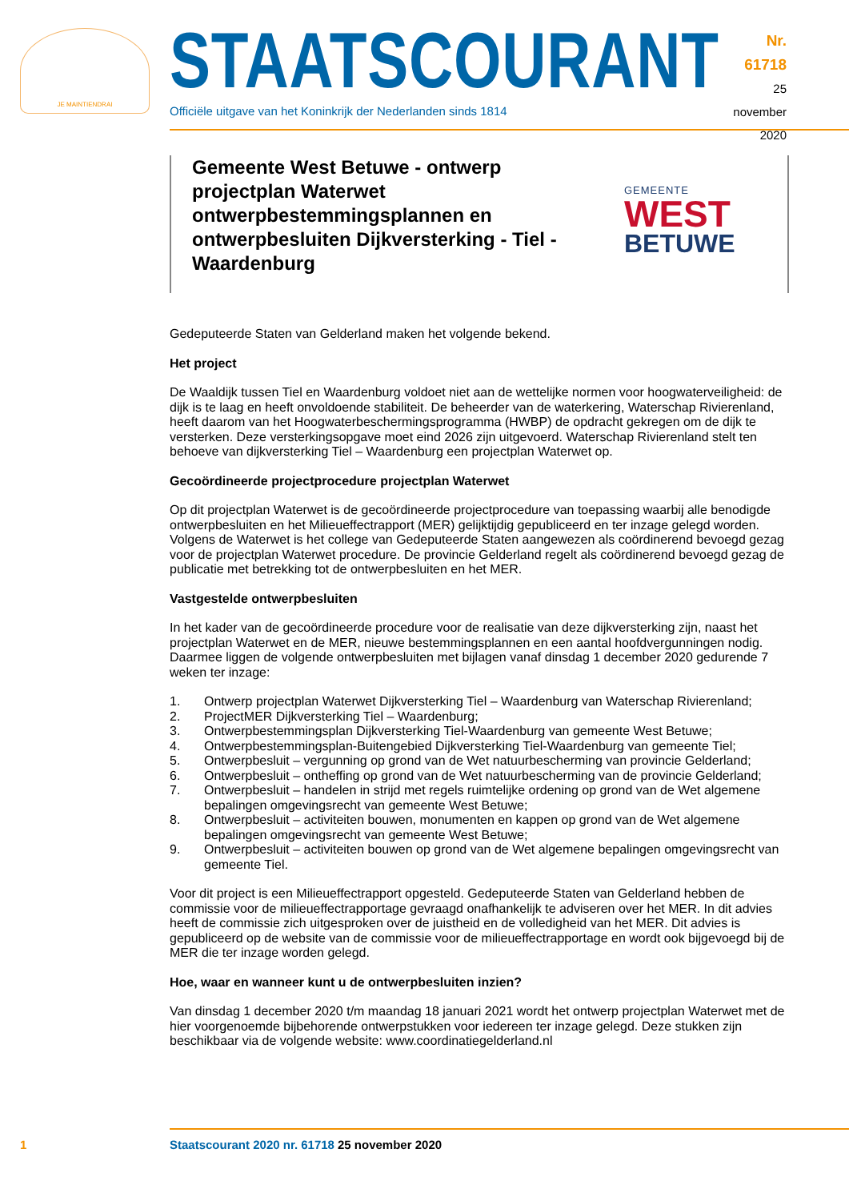JE MAINTIENDRAI
STAATSCOURANT
Officiële uitgave van het Koninkrijk der Nederlanden sinds 1814
Nr. 61718
25 november
2020
Gemeente West Betuwe - ontwerp projectplan Waterwet ontwerpbestemmingsplannen en ontwerpbesluiten Dijkversterking - Tiel - Waardenburg
GEMEENTE
WEST
BETUWE
Gedeputeerde Staten van Gelderland maken het volgende bekend.
Het project
De Waaldijk tussen Tiel en Waardenburg voldoet niet aan de wettelijke normen voor hoogwaterveiligheid: de dijk is te laag en heeft onvoldoende stabiliteit. De beheerder van de waterkering, Waterschap Rivie­renland, heeft daarom van het Hoogwaterbeschermingsprogramma (HWBP) de opdracht gekregen om de dijk te versterken. Deze versterkingsopgave moet eind 2026 zijn uitgevoerd. Waterschap Rivierenland stelt ten behoeve van dijkversterking Tiel – Waardenburg een projectplan Waterwet op.
Gecoördineerde projectprocedure projectplan Waterwet
Op dit projectplan Waterwet is de gecoördineerde projectprocedure van toepassing waarbij alle beno­digde ontwerpbesluiten en het Milieueffectrapport (MER) gelijktijdig gepubliceerd en ter inzage gelegd worden. Volgens de Waterwet is het college van Gedeputeerde Staten aangewezen als coördinerend bevoegd gezag voor de projectplan Waterwet procedure. De provincie Gelderland regelt als coördinerend bevoegd gezag de publicatie met betrekking tot de ontwerpbesluiten en het MER.
Vastgestelde ontwerpbesluiten
In het kader van de gecoördineerde procedure voor de realisatie van deze dijkversterking zijn, naast het projectplan Waterwet en de MER, nieuwe bestemmingsplannen en een aantal hoofdvergunningen nodig. Daarmee liggen de volgende ontwerpbesluiten met bijlagen vanaf dinsdag 1 december 2020 gedurende 7 weken ter inzage:
1. Ontwerp projectplan Waterwet Dijkversterking Tiel – Waardenburg van Waterschap Rivierenland;
2. ProjectMER Dijkversterking Tiel – Waardenburg;
3. Ontwerpbestemmingsplan Dijkversterking Tiel-Waardenburg van gemeente West Betuwe;
4. Ontwerpbestemmingsplan-Buitengebied Dijkversterking Tiel-Waardenburg van gemeente Tiel;
5. Ontwerpbesluit – vergunning op grond van de Wet natuurbescherming van provincie Gelderland;
6. Ontwerpbesluit – ontheffing op grond van de Wet natuurbescherming van de provincie Gelderland;
7. Ontwerpbesluit – handelen in strijd met regels ruimtelijke ordening op grond van de Wet algemene bepalingen omgevingsrecht van gemeente West Betuwe;
8. Ontwerpbesluit – activiteiten bouwen, monumenten en kappen op grond van de Wet algemene bepalingen omgevingsrecht van gemeente West Betuwe;
9. Ontwerpbesluit – activiteiten bouwen op grond van de Wet algemene bepalingen omgevingsrecht van gemeente Tiel.
Voor dit project is een Milieueffectrapport opgesteld. Gedeputeerde Staten van Gelderland hebben de commissie voor de milieueffectrapportage gevraagd onafhankelijk te adviseren over het MER. In dit advies heeft de commissie zich uitgesproken over de juistheid en de volledigheid van het MER. Dit advies is gepubliceerd op de website van de commissie voor de milieueffectrapportage en wordt ook bijgevoegd bij de MER die ter inzage worden gelegd.
Hoe, waar en wanneer kunt u de ontwerpbesluiten inzien?
Van dinsdag 1 december 2020 t/m maandag 18 januari 2021 wordt het ontwerp projectplan Waterwet met de hier voorgenoemde bijbehorende ontwerpstukken voor iedereen ter inzage gelegd. Deze stukken zijn beschikbaar via de volgende website: www.coordinatiegelderland.nl
1 Staatscourant 2020 nr. 61718 25 november 2020